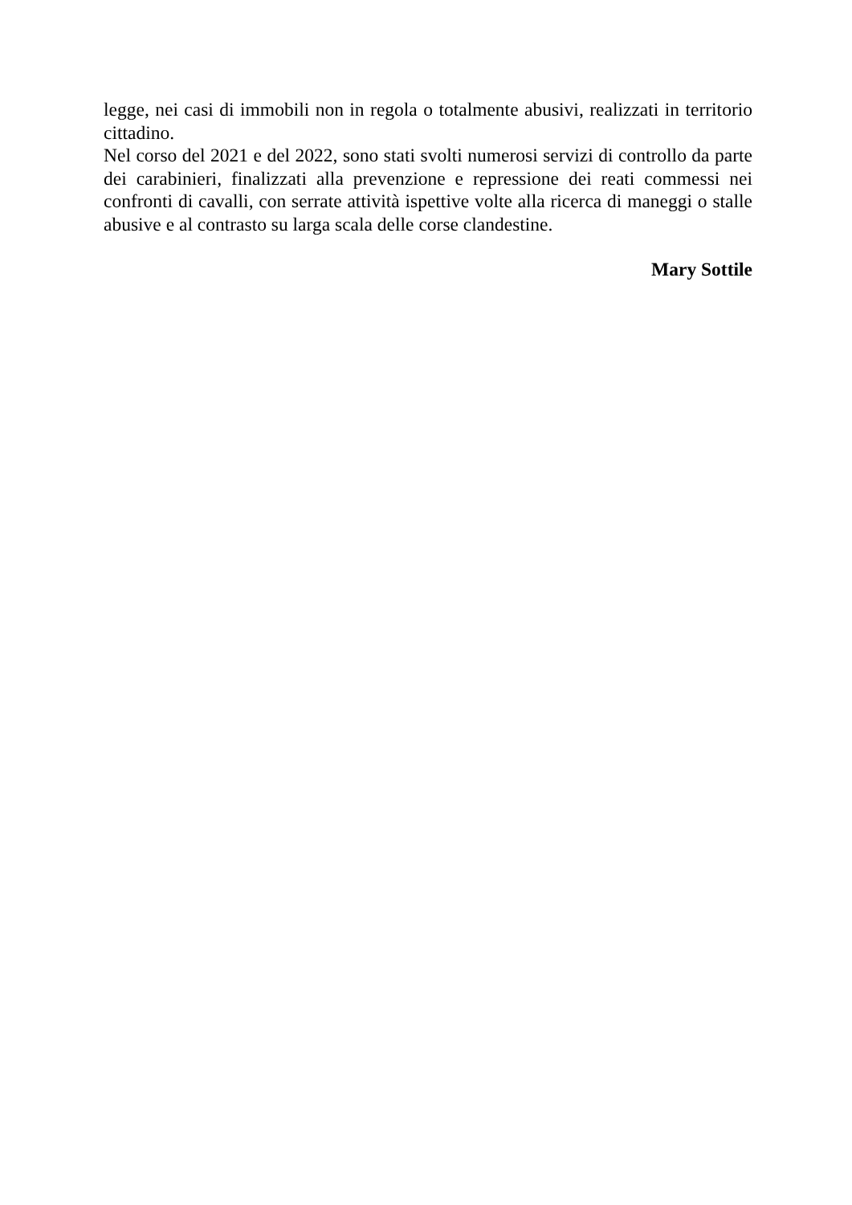legge, nei casi di immobili non in regola o totalmente abusivi, realizzati in territorio cittadino.
Nel corso del 2021 e del 2022, sono stati svolti numerosi servizi di controllo da parte dei carabinieri, finalizzati alla prevenzione e repressione dei reati commessi nei confronti di cavalli, con serrate attività ispettive volte alla ricerca di maneggi o stalle abusive e al contrasto su larga scala delle corse clandestine.
Mary Sottile